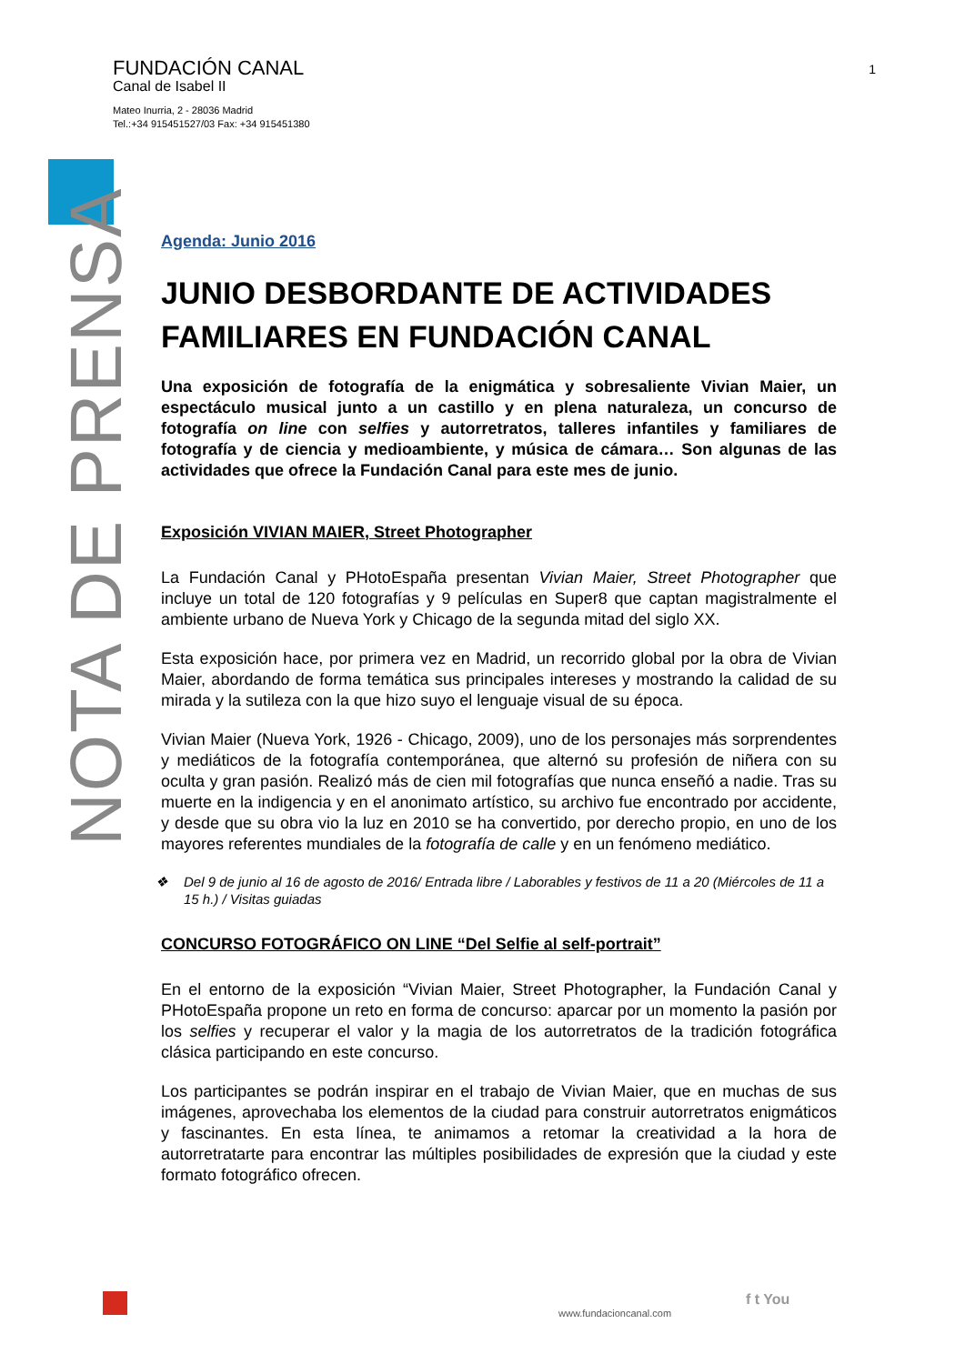FUNDACIÓN CANAL
Canal de Isabel II
Mateo Inurria, 2 - 28036 Madrid
Tel.:+34 915451527/03 Fax: +34 915451380
1
NOTA DE PRENSA
Agenda: Junio 2016
JUNIO DESBORDANTE DE ACTIVIDADES FAMILIARES EN FUNDACIÓN CANAL
Una exposición de fotografía de la enigmática y sobresaliente Vivian Maier, un espectáculo musical junto a un castillo y en plena naturaleza, un concurso de fotografía on line con selfies y autorretratos, talleres infantiles y familiares de fotografía y de ciencia y medioambiente, y música de cámara… Son algunas de las actividades que ofrece la Fundación Canal para este mes de junio.
Exposición VIVIAN MAIER, Street Photographer
La Fundación Canal y PHotoEspaña presentan Vivian Maier, Street Photographer que incluye un total de 120 fotografías y 9 películas en Super8 que captan magistralmente el ambiente urbano de Nueva York y Chicago de la segunda mitad del siglo XX.
Esta exposición hace, por primera vez en Madrid, un recorrido global por la obra de Vivian Maier, abordando de forma temática sus principales intereses y mostrando la calidad de su mirada y la sutileza con la que hizo suyo el lenguaje visual de su época.
Vivian Maier (Nueva York, 1926 - Chicago, 2009), uno de los personajes más sorprendentes y mediáticos de la fotografía contemporánea, que alternó su profesión de niñera con su oculta y gran pasión. Realizó más de cien mil fotografías que nunca enseñó a nadie. Tras su muerte en la indigencia y en el anonimato artístico, su archivo fue encontrado por accidente, y desde que su obra vio la luz en 2010 se ha convertido, por derecho propio, en uno de los mayores referentes mundiales de la fotografía de calle y en un fenómeno mediático.
❖ Del 9 de junio al 16 de agosto de 2016/ Entrada libre / Laborables y festivos de 11 a 20 (Miércoles de 11 a 15 h.) / Visitas guiadas
CONCURSO FOTOGRÁFICO ON LINE “Del Selfie al self-portrait”
En el entorno de la exposición “Vivian Maier, Street Photographer, la Fundación Canal y PHotoEspaña propone un reto en forma de concurso: aparcar por un momento la pasión por los selfies y recuperar el valor y la magia de los autorretratos de la tradición fotográfica clásica participando en este concurso.
Los participantes se podrán inspirar en el trabajo de Vivian Maier, que en muchas de sus imágenes, aprovechaba los elementos de la ciudad para construir autorretratos enigmáticos y fascinantes. En esta línea, te animamos a retomar la creatividad a la hora de autorretratarte para encontrar las múltiples posibilidades de expresión que la ciudad y este formato fotográfico ofrecen.
www.fundacioncanal.com
f t You